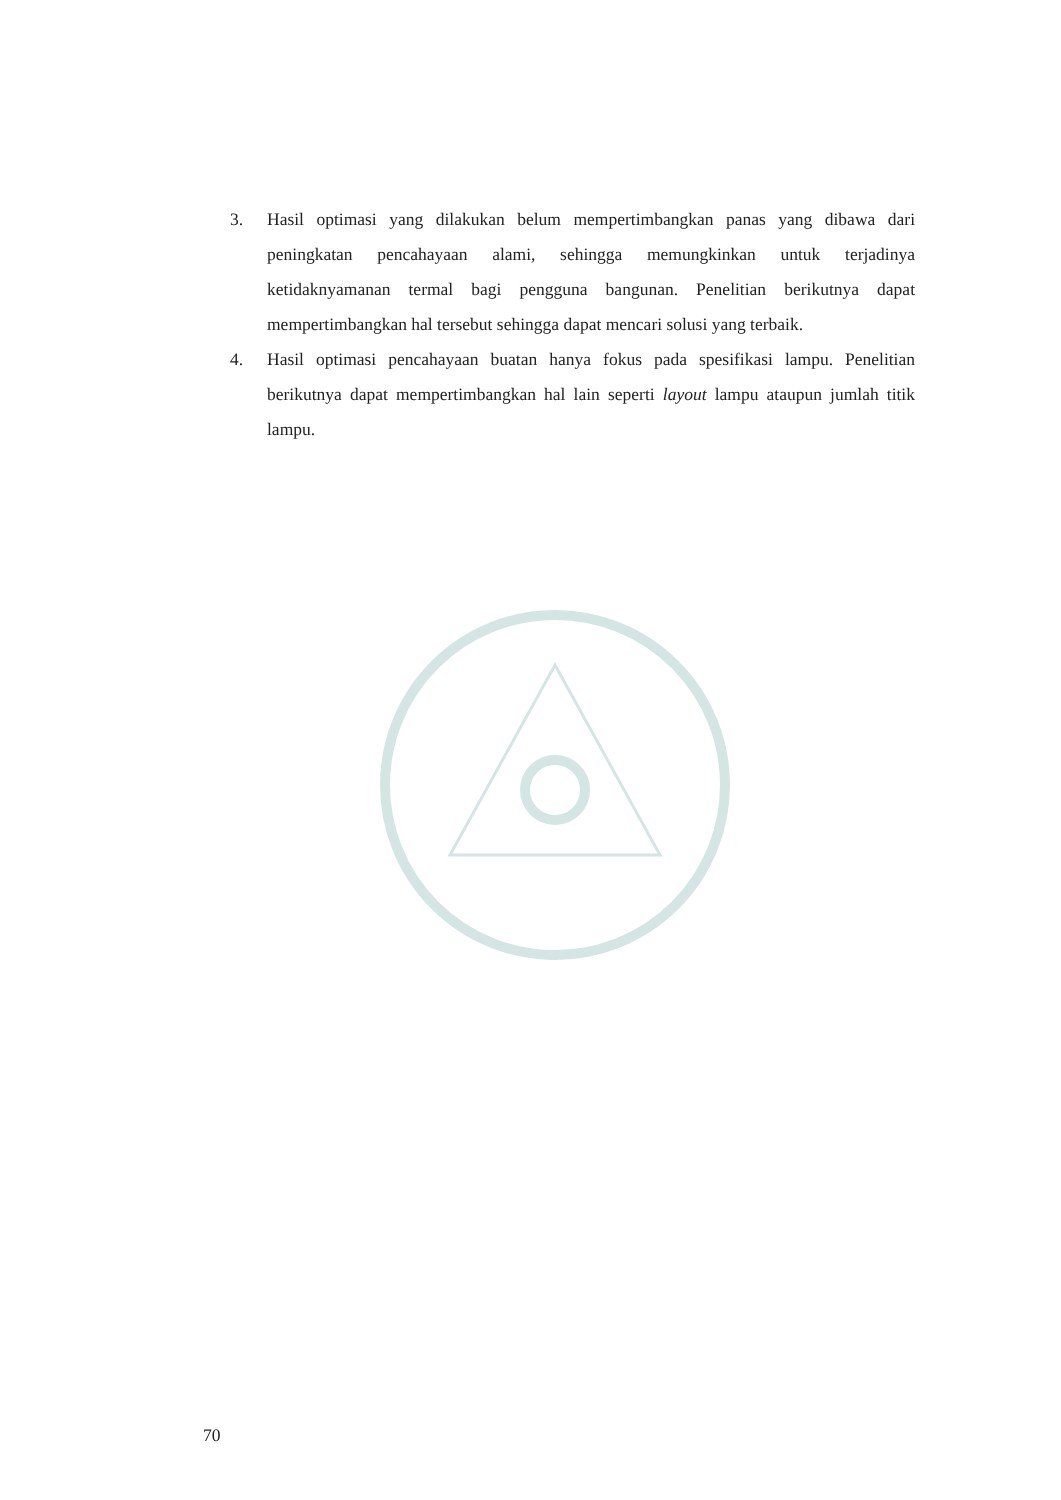3. Hasil optimasi yang dilakukan belum mempertimbangkan panas yang dibawa dari peningkatan pencahayaan alami, sehingga memungkinkan untuk terjadinya ketidaknyamanan termal bagi pengguna bangunan. Penelitian berikutnya dapat mempertimbangkan hal tersebut sehingga dapat mencari solusi yang terbaik.
4. Hasil optimasi pencahayaan buatan hanya fokus pada spesifikasi lampu. Penelitian berikutnya dapat mempertimbangkan hal lain seperti layout lampu ataupun jumlah titik lampu.
70